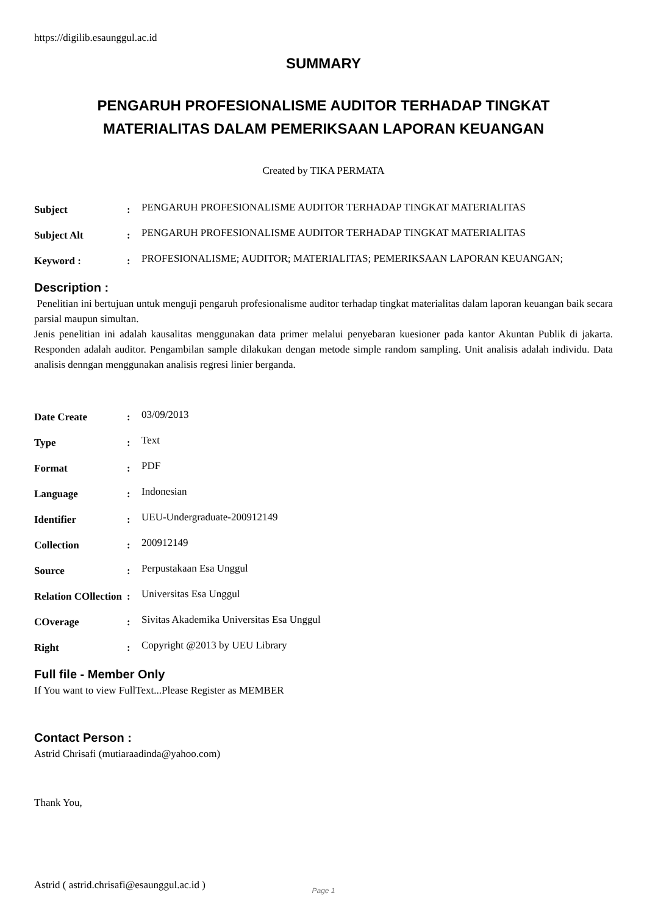https://digilib.esaunggul.ac.id
SUMMARY
PENGARUH PROFESIONALISME AUDITOR TERHADAP TINGKAT
MATERIALITAS DALAM PEMERIKSAAN LAPORAN KEUANGAN
Created by TIKA PERMATA
| Subject | : | PENGARUH PROFESIONALISME AUDITOR TERHADAP TINGKAT MATERIALITAS |
| Subject Alt | : | PENGARUH PROFESIONALISME AUDITOR TERHADAP TINGKAT MATERIALITAS |
| Keyword : | : | PROFESIONALISME; AUDITOR; MATERIALITAS; PEMERIKSAAN LAPORAN KEUANGAN; |
Description :
Penelitian ini bertujuan untuk menguji pengaruh profesionalisme auditor terhadap tingkat materialitas dalam laporan keuangan baik secara parsial maupun simultan.
Jenis penelitian ini adalah kausalitas menggunakan data primer melalui penyebaran kuesioner pada kantor Akuntan Publik di jakarta. Responden adalah auditor. Pengambilan sample dilakukan dengan metode simple random sampling. Unit analisis adalah individu. Data analisis denngan menggunakan analisis regresi linier berganda.
| Date Create | : | 03/09/2013 |
| Type | : | Text |
| Format | : | PDF |
| Language | : | Indonesian |
| Identifier | : | UEU-Undergraduate-200912149 |
| Collection | : | 200912149 |
| Source | : | Perpustakaan Esa Unggul |
| Relation COllection | : | Universitas Esa Unggul |
| COverage | : | Sivitas Akademika Universitas Esa Unggul |
| Right | : | Copyright @2013 by UEU Library |
Full file - Member Only
If You want to view FullText...Please Register as MEMBER
Contact Person :
Astrid Chrisafi (mutiaraadinda@yahoo.com)
Thank You,
Astrid ( astrid.chrisafi@esaunggul.ac.id )
Page 1